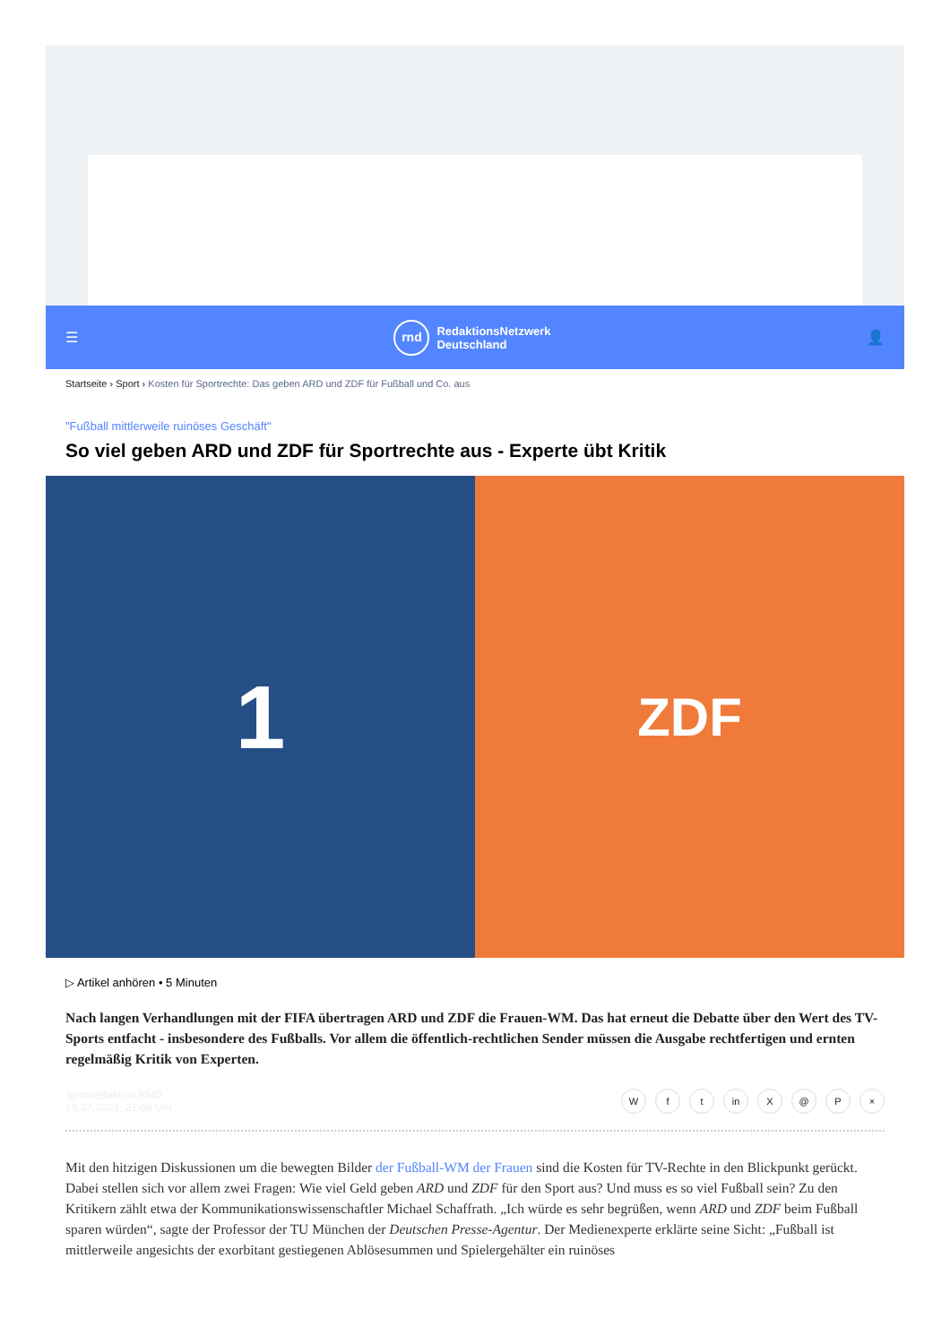☰
rnd
RedaktionsNetzwerk
Deutschland
👤
Startseite › Sport › Kosten für Sportrechte: Das geben ARD und ZDF für Fußball und Co. aus
"Fußball mittlerweile ruinöses Geschäft"
So viel geben ARD und ZDF für Sportrechte aus - Experte übt Kritik
1
ZDF
▷ Artikel anhören • 5 Minuten
Nach langen Verhandlungen mit der FIFA übertragen ARD und ZDF die Frauen-WM. Das hat erneut die Debatte über den Wert des TV-Sports entfacht - insbesondere des Fußballs. Vor allem die öffentlich-rechtlichen Sender müssen die Ausgabe rechtfertigen und ernten regelmäßig Kritik von Experten.
Sportredaktion RND
19.07.2023, 21:06 Uhr
Wf t in X @ P ×
Mit den hitzigen Diskussionen um die bewegten Bilder der Fußball-WM der Frauen sind die Kosten für TV-Rechte in den Blickpunkt gerückt. Dabei stellen sich vor allem zwei Fragen: Wie viel Geld geben ARD und ZDF für den Sport aus? Und muss es so viel Fußball sein? Zu den Kritikern zählt etwa der Kommunikationswissenschaftler Michael Schaffrath. „Ich würde es sehr begrüßen, wenn ARD und ZDF beim Fußball sparen würden“, sagte der Professor der TU München der Deutschen Presse-Agentur. Der Medienexperte erklärte seine Sicht: „Fußball ist mittlerweile angesichts der exorbitant gestiegenen Ablösesummen und Spielergehälter ein ruinöses